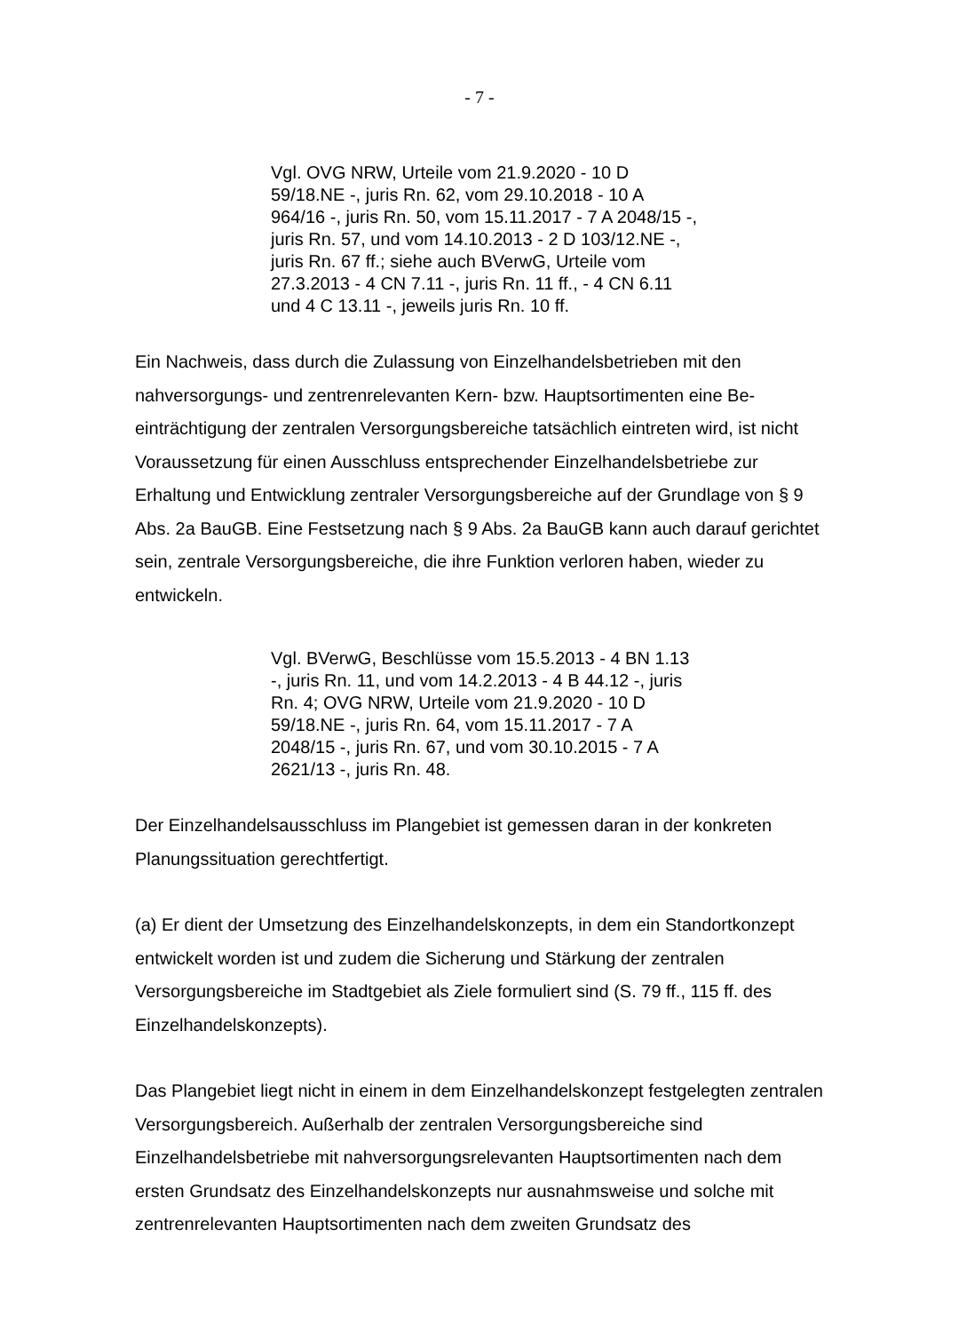- 7 -
Vgl. OVG NRW, Urteile vom 21.9.2020 - 10 D 59/18.NE -, juris Rn. 62, vom 29.10.2018 - 10 A 964/16 -, juris Rn. 50, vom 15.11.2017 - 7 A 2048/15 -, juris Rn. 57, und vom 14.10.2013 - 2 D 103/12.NE -, juris Rn. 67 ff.; siehe auch BVerwG, Urteile vom 27.3.2013 - 4 CN 7.11 -, juris Rn. 11 ff., - 4 CN 6.11 und 4 C 13.11 -, jeweils juris Rn. 10 ff.
Ein Nachweis, dass durch die Zulassung von Einzelhandelsbetrieben mit den nahversorgungs- und zentrenrelevanten Kern- bzw. Hauptsortimenten eine Be­einträchtigung der zentralen Versorgungsbereiche tatsächlich eintreten wird, ist nicht Voraussetzung für einen Ausschluss entsprechender Einzelhandelsbetriebe zur Erhaltung und Entwicklung zentraler Versorgungsbereiche auf der Grundlage von § 9 Abs. 2a BauGB. Eine Festsetzung nach § 9 Abs. 2a BauGB kann auch darauf gerichtet sein, zentrale Versorgungsbereiche, die ihre Funktion verloren haben, wieder zu entwickeln.
Vgl. BVerwG, Beschlüsse vom 15.5.2013 - 4 BN 1.13 -, juris Rn. 11, und vom 14.2.2013 - 4 B 44.12 -, juris Rn. 4; OVG NRW, Urteile vom 21.9.2020 - 10 D 59/18.NE -, juris Rn. 64, vom 15.11.2017 - 7 A 2048/15 -, juris Rn. 67, und vom 30.10.2015 - 7 A 2621/13 -, juris Rn. 48.
Der Einzelhandelsausschluss im Plangebiet ist gemessen daran in der konkreten Planungssituation gerechtfertigt.
(a) Er dient der Umsetzung des Einzelhandelskonzepts, in dem ein Standortkon­zept entwickelt worden ist und zudem die Sicherung und Stärkung der zentralen Versorgungsbereiche im Stadtgebiet als Ziele formuliert sind (S. 79 ff., 115 ff. des Einzelhandelskonzepts).
Das Plangebiet liegt nicht in einem in dem Einzelhandelskonzept festgelegten zentralen Versorgungsbereich. Außerhalb der zentralen Versorgungsbereiche sind Einzelhandelsbetriebe mit nahversorgungsrelevanten Hauptsortimenten nach dem ersten Grundsatz des Einzelhandelskonzepts nur ausnahmsweise und solche mit zentrenrelevanten Hauptsortimenten nach dem zweiten Grundsatz des